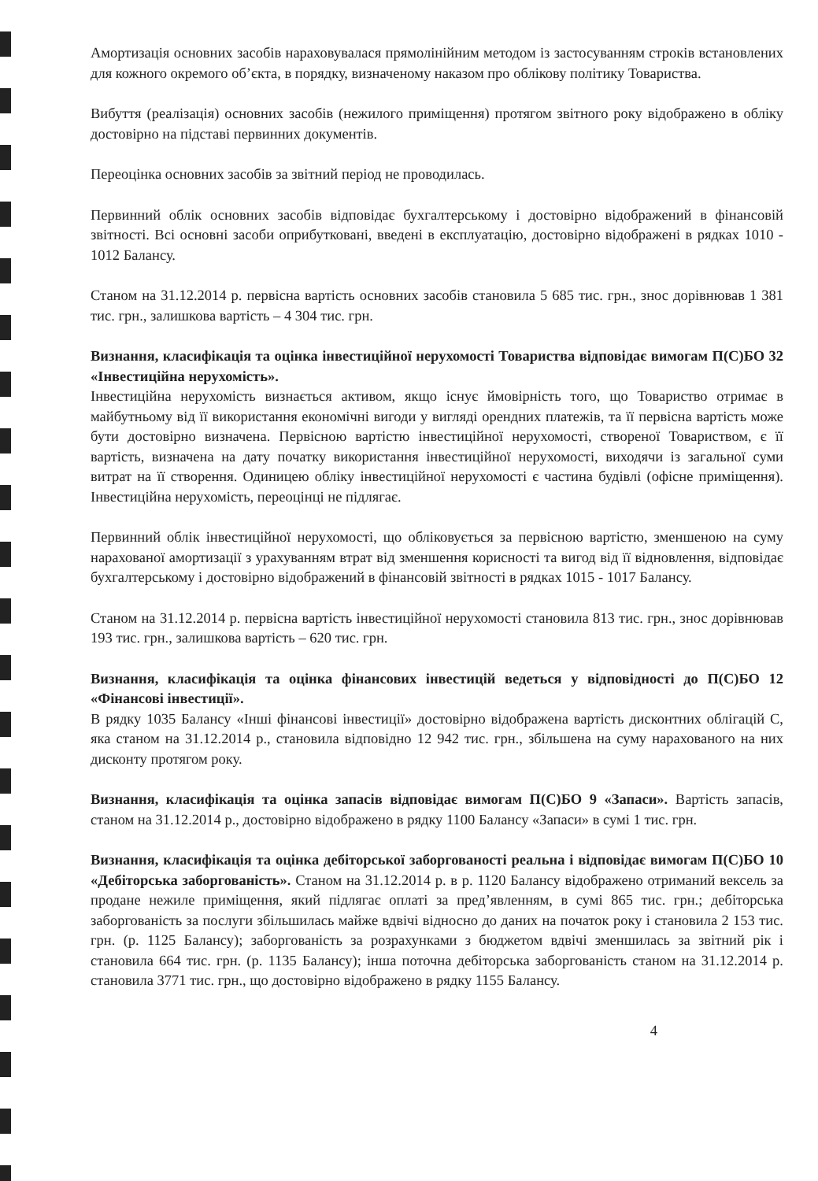Амортизація основних засобів нараховувалася прямолінійним методом із застосуванням строків встановлених для кожного окремого об’єкта, в порядку, визначеному наказом про облікову політику Товариства.
Вибуття (реалізація) основних засобів (нежилого приміщення) протягом звітного року відображено в обліку достовірно на підставі первинних документів.
Переоцінка основних засобів за звітний період не проводилась.
Первинний облік основних засобів відповідає бухгалтерському і достовірно відображений в фінансовій звітності. Всі основні засоби оприбутковані, введені в експлуатацію, достовірно відображені в рядках 1010 - 1012 Балансу.
Станом на 31.12.2014 р. первісна вартість основних засобів становила 5 685 тис. грн., знос дорівнював 1 381 тис. грн., залишкова вартість – 4 304 тис. грн.
Визнання, класифікація та оцінка інвестиційної нерухомості Товариства відповідає вимогам П(С)БО 32 «Інвестиційна нерухомість».
Інвестиційна нерухомість визнається активом, якщо існує ймовірність того, що Товариство отримає в майбутньому від її використання економічні вигоди у вигляді орендних платежів, та її первісна вартість може бути достовірно визначена. Первісною вартістю інвестиційної нерухомості, створеної Товариством, є її вартість, визначена на дату початку використання інвестиційної нерухомості, виходячи із загальної суми витрат на її створення. Одиницею обліку інвестиційної нерухомості є частина будівлі (офісне приміщення). Інвестиційна нерухомість, переоцінці не підлягає.
Первинний облік інвестиційної нерухомості, що обліковується за первісною вартістю, зменшеною на суму нарахованої амортизації з урахуванням втрат від зменшення корисності та вигод від її відновлення, відповідає бухгалтерському і достовірно відображений в фінансовій звітності в рядках 1015 - 1017 Балансу.
Станом на 31.12.2014 р. первісна вартість інвестиційної нерухомості становила 813 тис. грн., знос дорівнював 193 тис. грн., залишкова вартість – 620 тис. грн.
Визнання, класифікація та оцінка фінансових інвестицій ведеться у відповідності до П(С)БО 12 «Фінансові інвестиції».
В рядку 1035 Балансу «Інші фінансові інвестиції» достовірно відображена вартість дисконтних облігацій С, яка станом на 31.12.2014 р., становила відповідно 12 942 тис. грн., збільшена на суму нарахованого на них дисконту протягом року.
Визнання, класифікація та оцінка запасів відповідає вимогам П(С)БО 9 «Запаси». Вартість запасів, станом на 31.12.2014 р., достовірно відображено в рядку 1100 Балансу «Запаси» в сумі 1 тис. грн.
Визнання, класифікація та оцінка дебіторської заборгованості реальна і відповідає вимогам П(С)БО 10 «Дебіторська заборгованість». Станом на 31.12.2014 р. в р. 1120 Балансу відображено отриманий вексель за продане нежиле приміщення, який підлягає оплаті за пред’явленням, в сумі 865 тис. грн.; дебіторська заборгованість за послуги збільшилась майже вдвічі відносно до даних на початок року і становила 2 153 тис. грн. (р. 1125 Балансу); заборгованість за розрахунками з бюджетом вдвічі зменшилась за звітний рік і становила 664 тис. грн. (р. 1135 Балансу); інша поточна дебіторська заборгованість станом на 31.12.2014 р. становила 3771 тис. грн., що достовірно відображено в рядку 1155 Балансу.
4